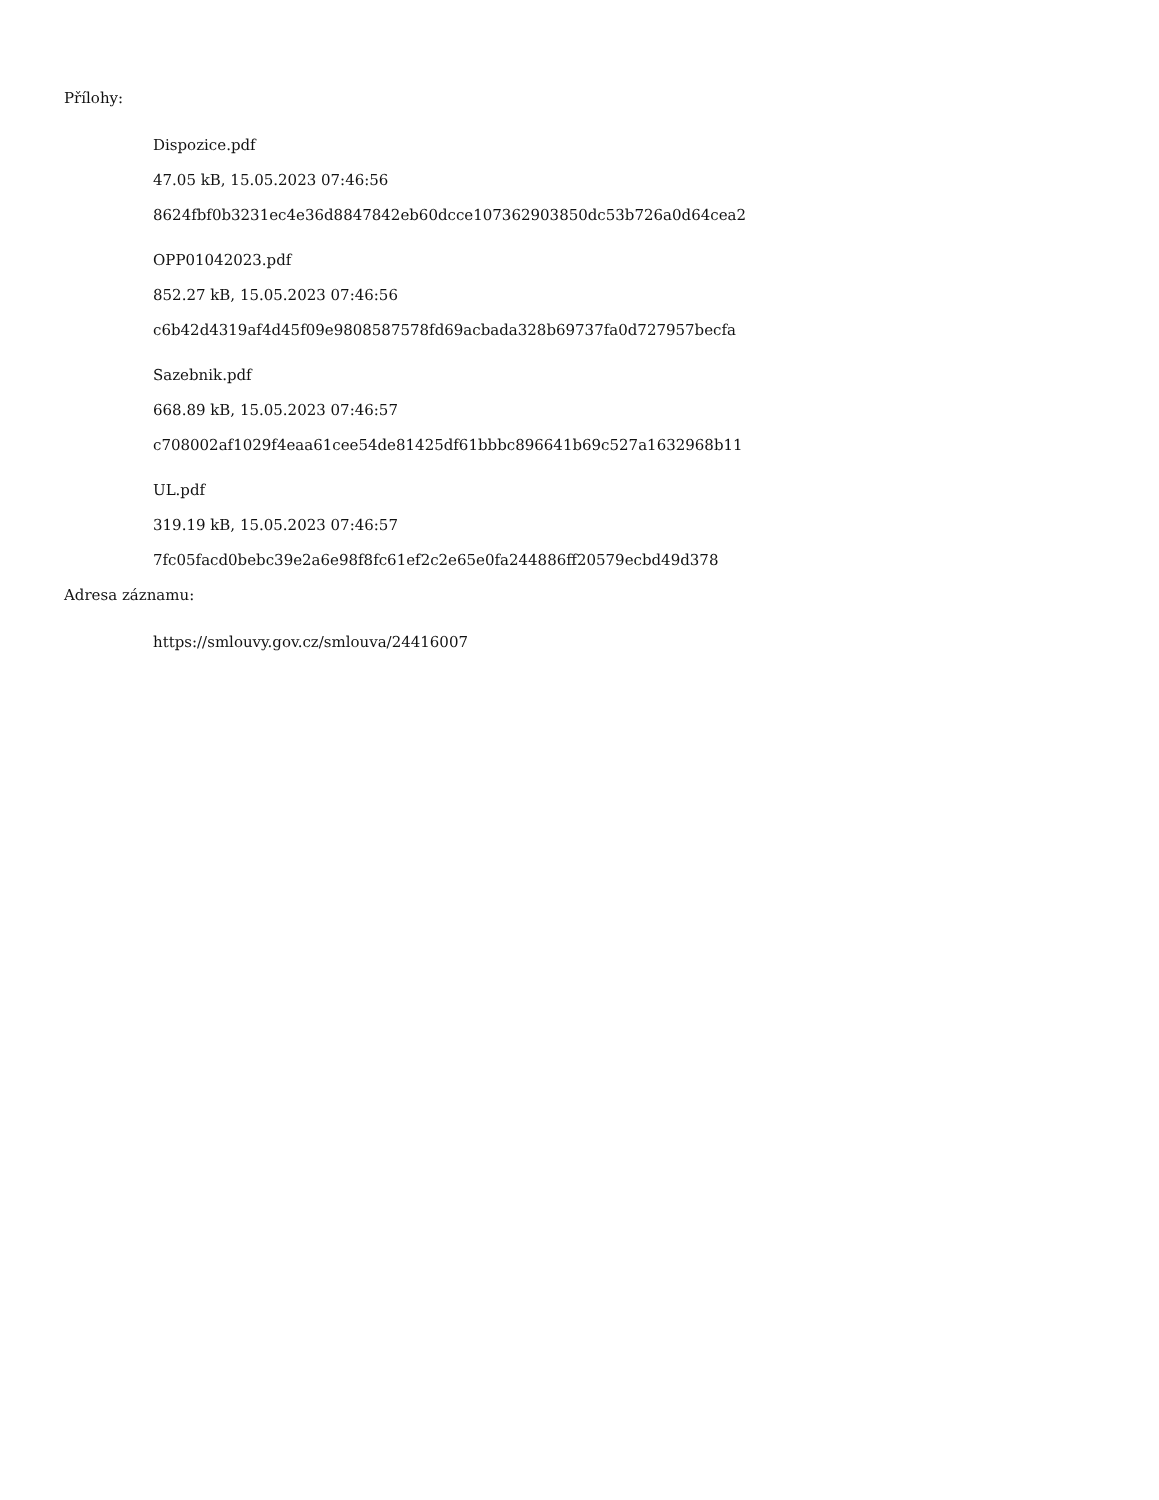Přílohy:
Dispozice.pdf
47.05 kB, 15.05.2023 07:46:56
8624fbf0b3231ec4e36d8847842eb60dcce107362903850dc53b726a0d64cea2
OPP01042023.pdf
852.27 kB, 15.05.2023 07:46:56
c6b42d4319af4d45f09e9808587578fd69acbada328b69737fa0d727957becfa
Sazebnik.pdf
668.89 kB, 15.05.2023 07:46:57
c708002af1029f4eaa61cee54de81425df61bbbc896641b69c527a1632968b11
UL.pdf
319.19 kB, 15.05.2023 07:46:57
7fc05facd0bebc39e2a6e98f8fc61ef2c2e65e0fa244886ff20579ecbd49d378
Adresa záznamu:
https://smlouvy.gov.cz/smlouva/24416007